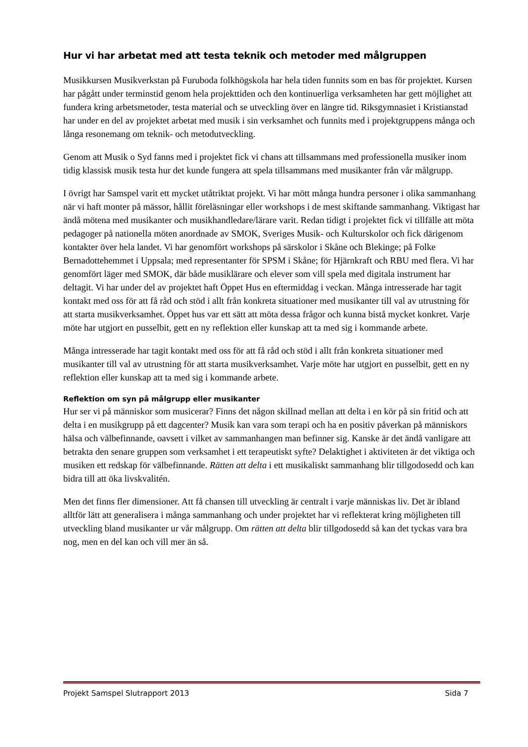Hur vi har arbetat med att testa teknik och metoder med målgruppen
Musikkursen Musikverkstan på Furuboda folkhögskola har hela tiden funnits som en bas för projektet. Kursen har pågått under terminstid genom hela projekttiden och den kontinuerliga verksamheten har gett möjlighet att fundera kring arbetsmetoder, testa material och se utveckling över en längre tid. Riksgymnasiet i Kristianstad har under en del av projektet arbetat med musik i sin verksamhet och funnits med i projektgruppens många och långa resonemang om teknik- och metodutveckling.
Genom att Musik o Syd fanns med i projektet fick vi chans att tillsammans med professionella musiker inom tidig klassisk musik testa hur det kunde fungera att spela tillsammans med musikanter från vår målgrupp.
I övrigt har Samspel varit ett mycket utåtriktat projekt. Vi har mött många hundra personer i olika sammanhang när vi haft monter på mässor, hållit föreläsningar eller workshops i de mest skiftande sammanhang. Viktigast har ändå mötena med musikanter och musikhandledare/lärare varit. Redan tidigt i projektet fick vi tillfälle att möta pedagoger på nationella möten anordnade av SMOK, Sveriges Musik- och Kulturskolor och fick därigenom kontakter över hela landet. Vi har genomfört workshops på särskolor i Skåne och Blekinge; på Folke Bernadottehemmet i Uppsala; med representanter för SPSM i Skåne; för Hjärnkraft och RBU med flera. Vi har genomfört läger med SMOK, där både musiklärare och elever som vill spela med digitala instrument har deltagit. Vi har under del av projektet haft Öppet Hus en eftermiddag i veckan. Många intresserade har tagit kontakt med oss för att få råd och stöd i allt från konkreta situationer med musikanter till val av utrustning för att starta musikverksamhet. Öppet hus var ett sätt att möta dessa frågor och kunna bistå mycket konkret. Varje möte har utgjort en pusselbit, gett en ny reflektion eller kunskap att ta med sig i kommande arbete.
Många intresserade har tagit kontakt med oss för att få råd och stöd i allt från konkreta situationer med musikanter till val av utrustning för att starta musikverksamhet. Varje möte har utgjort en pusselbit, gett en ny reflektion eller kunskap att ta med sig i kommande arbete.
Reflektion om syn på målgrupp eller musikanter
Hur ser vi på människor som musicerar? Finns det någon skillnad mellan att delta i en kör på sin fritid och att delta i en musikgrupp på ett dagcenter? Musik kan vara som terapi och ha en positiv påverkan på människors hälsa och välbefinnande, oavsett i vilket av sammanhangen man befinner sig. Kanske är det ändå vanligare att betrakta den senare gruppen som verksamhet i ett terapeutiskt syfte? Delaktighet i aktiviteten är det viktiga och musiken ett redskap för välbefinnande. Rätten att delta i ett musikaliskt sammanhang blir tillgodosedd och kan bidra till att öka livskvalitén.
Men det finns fler dimensioner. Att få chansen till utveckling är centralt i varje människas liv. Det är ibland alltför lätt att generalisera i många sammanhang och under projektet har vi reflekterat kring möjligheten till utveckling bland musikanter ur vår målgrupp. Om rätten att delta blir tillgodosedd så kan det tyckas vara bra nog, men en del kan och vill mer än så.
Projekt Samspel Slutrapport 2013 Sida 7